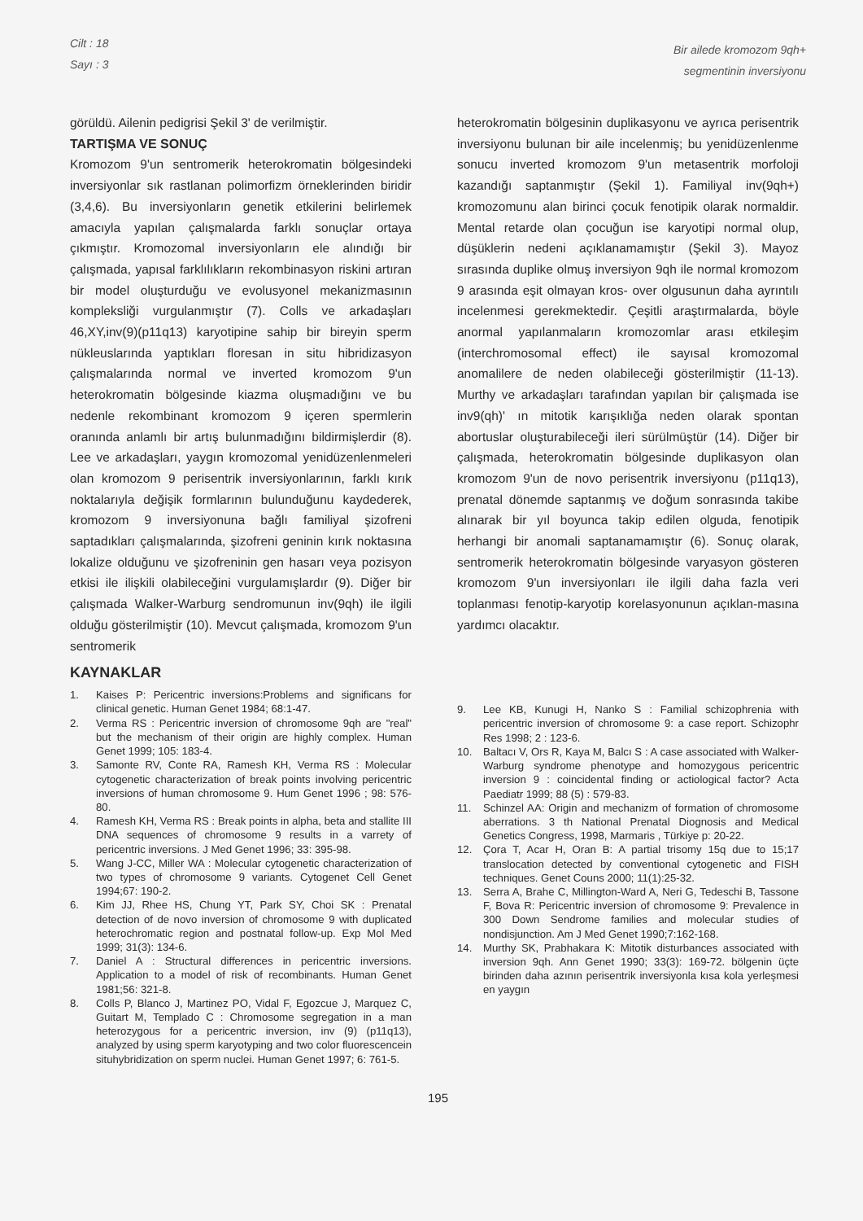Cilt : 18
Sayı : 3
Bir ailede kromozom 9qh+
segmentinin inversiyonu
görüldü. Ailenin pedigrisi Şekil 3' de verilmiştir.
TARTIŞMA VE SONUÇ
Kromozom 9'un sentromerik heterokromatin bölgesindeki inversiyonlar sık rastlanan polimorfizm örneklerinden biridir (3,4,6). Bu inversiyonların genetik etkilerini belirlemek amacıyla yapılan çalışmalarda farklı sonuçlar ortaya çıkmıştır. Kromozomal inversiyonların ele alındığı bir çalışmada, yapısal farklılıkların rekombinasyon riskini artıran bir model oluşturduğu ve evolusyonel mekanizmasının kompleksliği vurgulanmıştır (7). Colls ve arkadaşları 46,XY,inv(9)(p11q13) karyotipine sahip bir bireyin sperm nükleuslarında yaptıkları floresan in situ hibridizasyon çalışmalarında normal ve inverted kromozom 9'un heterokromatin bölgesinde kiazma oluşmadığını ve bu nedenle rekombinant kromozom 9 içeren spermlerin oranında anlamlı bir artış bulunmadığını bildirmişlerdir (8). Lee ve arkadaşları, yaygın kromozomal yenidüzenlenmeleri olan kromozom 9 perisentrik inversiyonlarının, farklı kırık noktalarıyla değişik formlarının bulunduğunu kaydederek, kromozom 9 inversiyonuna bağlı familiyal şizofreni saptadıkları çalışmalarında, şizofreni geninin kırık noktasına lokalize olduğunu ve şizofreninin gen hasarı veya pozisyon etkisi ile ilişkili olabileceğini vurgulamışlardır (9). Diğer bir çalışmada Walker-Warburg sendromunun inv(9qh) ile ilgili olduğu gösterilmiştir (10). Mevcut çalışmada, kromozom 9'un sentromerik
heterokromatin bölgesinin duplikasyonu ve ayrıca perisentrik inversiyonu bulunan bir aile incelenmiş; bu yenidüzenlenme sonucu inverted kromozom 9'un metasentrik morfoloji kazandığı saptanmıştır (Şekil 1). Familiyal inv(9qh+) kromozomunu alan birinci çocuk fenotipik olarak normaldir. Mental retarde olan çocuğun ise karyotipi normal olup, düşüklerin nedeni açıklanamamıştır (Şekil 3). Mayoz sırasında duplike olmuş inversiyon 9qh ile normal kromozom 9 arasında eşit olmayan kros- over olgusunun daha ayrıntılı incelenmesi gerekmektedir. Çeşitli araştırmalarda, böyle anormal yapılanmaların kromozomlar arası etkileşim (interchromosomal effect) ile sayısal kromozomal anomalilere de neden olabileceği gösterilmiştir (11-13). Murthy ve arkadaşları tarafından yapılan bir çalışmada ise inv9(qh)' ın mitotik karışıklığa neden olarak spontan abortuslar oluşturabileceği ileri sürülmüştür (14). Diğer bir çalışmada, heterokromatin bölgesinde duplikasyon olan kromozom 9'un de novo perisentrik inversiyonu (p11q13), prenatal dönemde saptanmış ve doğum sonrasında takibe alınarak bir yıl boyunca takip edilen olguda, fenotipik herhangi bir anomali saptanamamıştır (6). Sonuç olarak, sentromerik heterokromatin bölgesinde varyasyon gösteren kromozom 9'un inversiyonları ile ilgili daha fazla veri toplanması fenotip-karyotip korelasyonunun açıklan-masına yardımcı olacaktır.
KAYNAKLAR
1. Kaises P: Pericentric inversions:Problems and significans for clinical genetic. Human Genet 1984; 68:1-47.
2. Verma RS : Pericentric inversion of chromosome 9qh are "real" but the mechanism of their origin are highly complex. Human Genet 1999; 105: 183-4.
3. Samonte RV, Conte RA, Ramesh KH, Verma RS : Molecular cytogenetic characterization of break points involving pericentric inversions of human chromosome 9. Hum Genet 1996 ; 98: 576-80.
4. Ramesh KH, Verma RS : Break points in alpha, beta and stallite III DNA sequences of chromosome 9 results in a varrety of pericentric inversions. J Med Genet 1996; 33: 395-98.
5. Wang J-CC, Miller WA : Molecular cytogenetic characterization of two types of chromosome 9 variants. Cytogenet Cell Genet 1994;67: 190-2.
6. Kim JJ, Rhee HS, Chung YT, Park SY, Choi SK : Prenatal detection of de novo inversion of chromosome 9 with duplicated heterochromatic region and postnatal follow-up. Exp Mol Med 1999; 31(3): 134-6.
7. Daniel A : Structural differences in pericentric inversions. Application to a model of risk of recombinants. Human Genet 1981;56: 321-8.
8. Colls P, Blanco J, Martinez PO, Vidal F, Egozcue J, Marquez C, Guitart M, Templado C : Chromosome segregation in a man heterozygous for a pericentric inversion, inv (9) (p11q13), analyzed by using sperm karyotyping and two color fluorescencein situhybridization on sperm nuclei. Human Genet 1997; 6: 761-5.
9. Lee KB, Kunugi H, Nanko S : Familial schizophrenia with pericentric inversion of chromosome 9: a case report. Schizophr Res 1998; 2 : 123-6.
10. Baltacı V, Ors R, Kaya M, Balcı S : A case associated with Walker- Warburg syndrome phenotype and homozygous pericentric inversion 9 : coincidental finding or actiological factor? Acta Paediatr 1999; 88 (5) : 579-83.
11. Schinzel AA: Origin and mechanizm of formation of chromosome aberrations. 3 th National Prenatal Diognosis and Medical Genetics Congress, 1998, Marmaris , Türkiye p: 20-22.
12. Çora T, Acar H, Oran B: A partial trisomy 15q due to 15;17 translocation detected by conventional cytogenetic and FISH techniques. Genet Couns 2000; 11(1):25-32.
13. Serra A, Brahe C, Millington-Ward A, Neri G, Tedeschi B, Tassone F, Bova R: Pericentric inversion of chromosome 9: Prevalence in 300 Down Sendrome families and molecular studies of nondisjunction. Am J Med Genet 1990;7:162-168.
14. Murthy SK, Prabhakara K: Mitotik disturbances associated with inversion 9qh. Ann Genet 1990; 33(3): 169-72. bölgenin üçte birinden daha azının perisentrik inversiyonla kısa kola yerleşmesi en yaygın
195